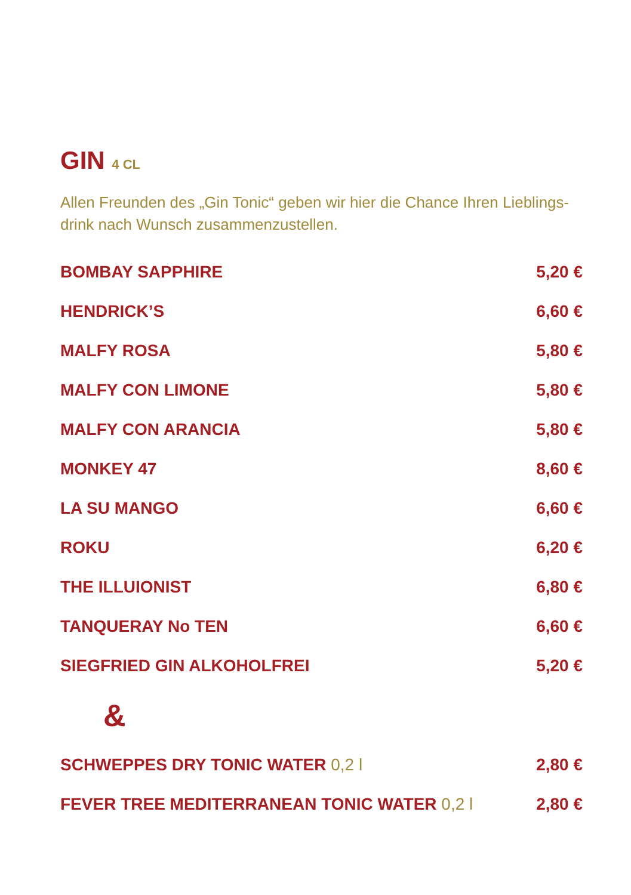GIN 4 CL
Allen Freunden des „Gin Tonic“ geben wir hier die Chance Ihren Lieblings-drink nach Wunsch zusammenzustellen.
| BOMBAY SAPPHIRE | 5,20 € |
| HENDRICK’S | 6,60 € |
| MALFY ROSA | 5,80 € |
| MALFY CON LIMONE | 5,80 € |
| MALFY CON ARANCIA | 5,80 € |
| MONKEY 47 | 8,60 € |
| LA SU MANGO | 6,60 € |
| ROKU | 6,20 € |
| THE ILLUIONIST | 6,80 € |
| TANQUERAY No TEN | 6,60 € |
| SIEGFRIED GIN ALKOHOLFREI | 5,20 € |
| & | |
| SCHWEPPES DRY TONIC WATER 0,2 l | 2,80 € |
| FEVER TREE MEDITERRANEAN TONIC WATER 0,2 l | 2,80 € |